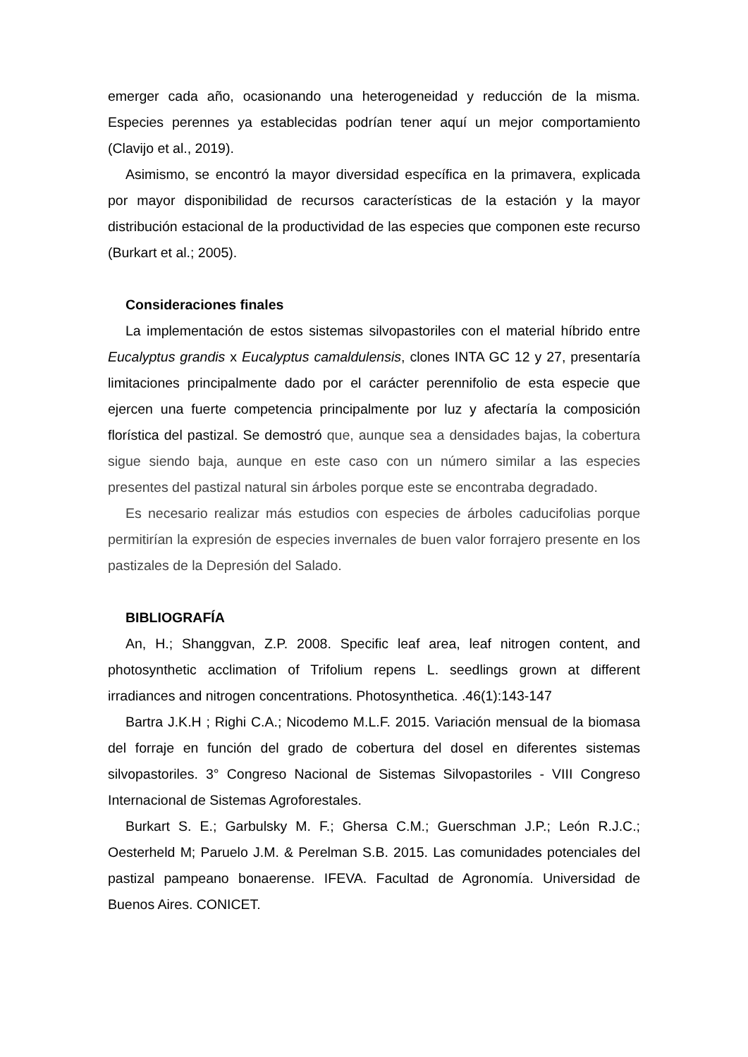emerger cada año, ocasionando una heterogeneidad y reducción de la misma. Especies perennes ya establecidas podrían tener aquí un mejor comportamiento (Clavijo et al., 2019).
Asimismo, se encontró la mayor diversidad específica en la primavera, explicada por mayor disponibilidad de recursos características de la estación y la mayor distribución estacional de la productividad de las especies que componen este recurso (Burkart et al.; 2005).
Consideraciones finales
La implementación de estos sistemas silvopastoriles con el material híbrido entre Eucalyptus grandis x Eucalyptus camaldulensis, clones INTA GC 12 y 27, presentaría limitaciones principalmente dado por el carácter perennifolio de esta especie que ejercen una fuerte competencia principalmente por luz y afectaría la composición florística del pastizal. Se demostró que, aunque sea a densidades bajas, la cobertura sigue siendo baja, aunque en este caso con un número similar a las especies presentes del pastizal natural sin árboles porque este se encontraba degradado.
Es necesario realizar más estudios con especies de árboles caducifolias porque permitirían la expresión de especies invernales de buen valor forrajero presente en los pastizales de la Depresión del Salado.
BIBLIOGRAFÍA
An, H.; Shanggvan, Z.P. 2008. Specific leaf area, leaf nitrogen content, and photosynthetic acclimation of Trifolium repens L. seedlings grown at different irradiances and nitrogen concentrations. Photosynthetica. .46(1):143-147
Bartra J.K.H ; Righi C.A.; Nicodemo M.L.F. 2015. Variación mensual de la biomasa del forraje en función del grado de cobertura del dosel en diferentes sistemas silvopastoriles. 3° Congreso Nacional de Sistemas Silvopastoriles - VIII Congreso Internacional de Sistemas Agroforestales.
Burkart S. E.; Garbulsky M. F.; Ghersa C.M.; Guerschman J.P.; León R.J.C.; Oesterheld M; Paruelo J.M. & Perelman S.B. 2015. Las comunidades potenciales del pastizal pampeano bonaerense. IFEVA. Facultad de Agronomía. Universidad de Buenos Aires. CONICET.